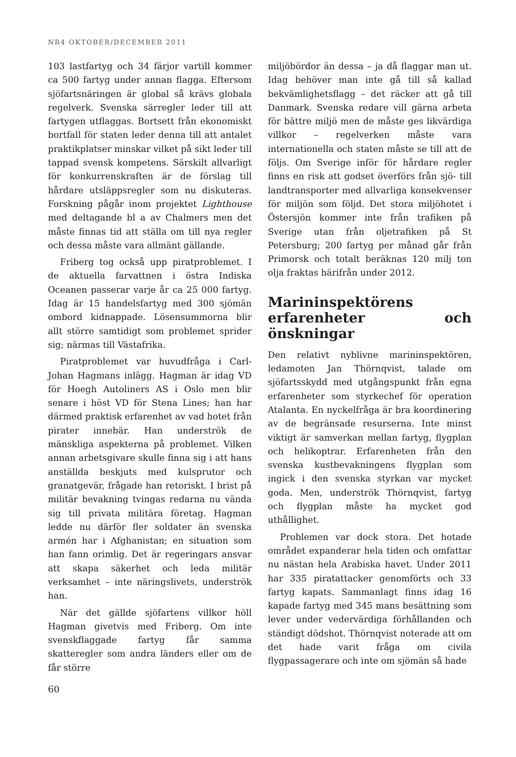NR4 OKTOBER/DECEMBER 2011
103 lastfartyg och 34 färjor vartill kommer ca 500 fartyg under annan flagga. Eftersom sjöfartsnäringen är global så krävs globala regelverk. Svenska särregler leder till att fartygen utflaggas. Bortsett från ekonomiskt bortfall för staten leder denna till att antalet praktikplatser minskar vilket på sikt leder till tappad svensk kompetens. Särskilt allvarligt för konkurrenskraften är de förslag till hårdare utsläppsregler som nu diskuteras. Forskning pågår inom projektet Lighthouse med deltagande bl a av Chalmers men det måste finnas tid att ställa om till nya regler och dessa måste vara allmänt gällande.
Friberg tog också upp piratproblemet. I de aktuella farvattnen i östra Indiska Oceanen passerar varje år ca 25 000 fartyg. Idag är 15 handelsfartyg med 300 sjömän ombord kidnappade. Lösensummorna blir allt större samtidigt som problemet sprider sig; närmas till Västafrika.
Piratproblemet var huvudfråga i Carl-Johan Hagmans inlägg. Hagman är idag VD för Hoegh Autoliners AS i Oslo men blir senare i höst VD för Stena Lines; han har därmed praktisk erfarenhet av vad hotet från pirater innebär. Han underströk de mänskliga aspekterna på problemet. Vilken annan arbetsgivare skulle finna sig i att hans anställda beskjuts med kulsprutor och granatgevär, frågade han retoriskt. I brist på militär bevakning tvingas redarna nu vända sig till privata militära företag. Hagman ledde nu därför fler soldater än svenska armén har i Afghanistan; en situation som han fann orimlig. Det är regeringars ansvar att skapa säkerhet och leda militär verksamhet – inte näringslivets, underströk han.
När det gällde sjöfartens villkor höll Hagman givetvis med Friberg. Om inte svenskflaggade fartyg får samma skatteregler som andra länders eller om de får större
miljöbördor än dessa – ja då flaggar man ut. Idag behöver man inte gå till så kallad bekvämlighetsflagg – det räcker att gå till Danmark. Svenska redare vill gärna arbeta för bättre miljö men de måste ges likvärdiga villkor – regelverken måste vara internationella och staten måste se till att de följs. Om Sverige inför för hårdare regler finns en risk att godset överförs från sjö- till landtransporter med allvarliga konsekvenser för miljön som följd. Det stora miljöhotet i Östersjön kommer inte från trafiken på Sverige utan från oljetrafiken på St Petersburg; 200 fartyg per månad går från Primorsk och totalt beräknas 120 milj ton olja fraktas härifrån under 2012.
Marininspektörens erfarenheter och önskningar
Den relativt nyblivne marininspektören, ledamoten Jan Thörnqvist, talade om sjöfartsskydd med utgångspunkt från egna erfarenheter som styrkechef för operation Atalanta. En nyckelfråga är bra koordinering av de begränsade resurserna. Inte minst viktigt är samverkan mellan fartyg, flygplan och helikoptrar. Erfarenheten från den svenska kustbevakningens flygplan som ingick i den svenska styrkan var mycket goda. Men, underströk Thörnqvist, fartyg och flygplan måste ha mycket god uthållighet.
Problemen var dock stora. Det hotade området expanderar hela tiden och omfattar nu nästan hela Arabiska havet. Under 2011 har 335 piratattacker genomförts och 33 fartyg kapats. Sammanlagt finns idag 16 kapade fartyg med 345 mans besättning som lever under vedervärdiga förhållanden och ständigt dödshot. Thörnqvist noterade att om det hade varit fråga om civila flygpassagerare och inte om sjömän så hade
60